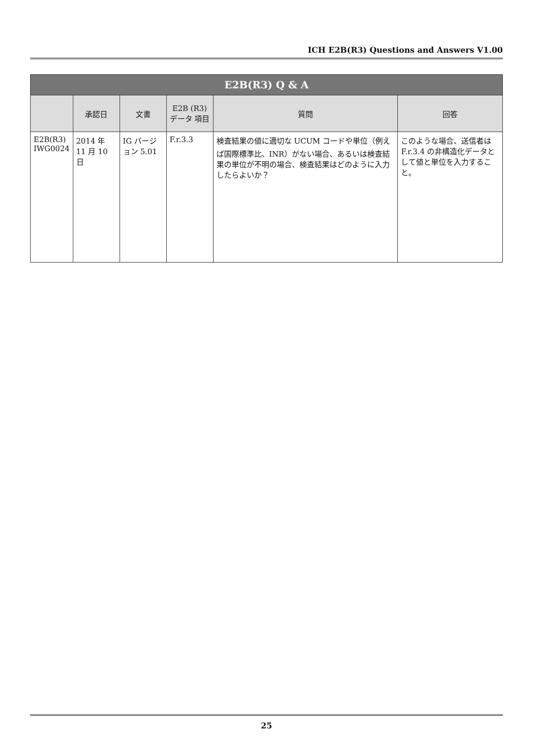ICH E2B(R3) Questions and Answers V1.00
| E2B(R3) Q & A | | | | | |
| --- | --- | --- | --- | --- | --- |
| | 承認日 | 文書 | E2B (R3) データ 項目 | 質問 | 回答 |
| E2B(R3) IWG0024 | 2014 年 11 月 10 日 | IG バージョン 5.01 | F.r.3.3 | 検査結果の値に適切な UCUM コードや単位（例えば国際標準比、INR）がない場合、あるいは検査結果の単位が不明の場合、検査結果はどのように入力したらよいか？ | このような場合、送信者は F.r.3.4 の非構造化データとして値と単位を入力すること。 |
25